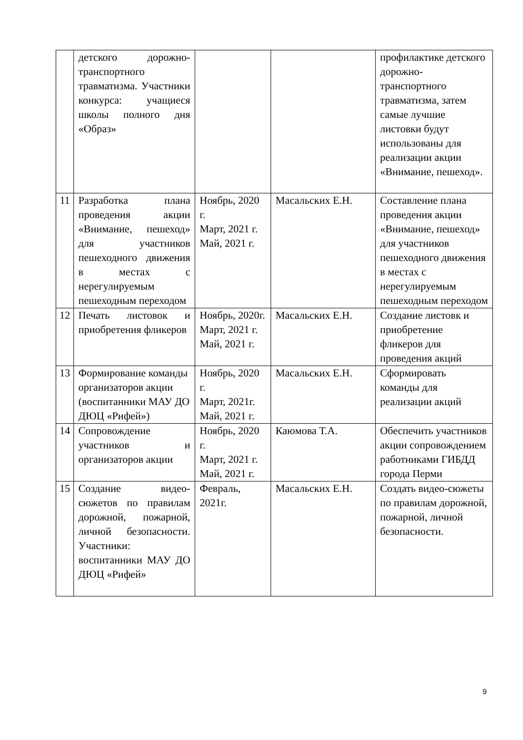| | детского дорожно-транспортного травматизма. Участники конкурса: учащиеся школы полного дня «Образ» | | | профилактике детского дорожно-транспортного травматизма, затем самые лучшие листовки будут использованы для реализации акции «Внимание, пешеход». |
| 11 | Разработка плана проведения акции «Внимание, пешеход» для участников пешеходного движения в местах с нерегулируемым пешеходным переходом | Ноябрь, 2020 г. Март, 2021 г. Май, 2021 г. | Масальских Е.Н. | Составление плана проведения акции «Внимание, пешеход» для участников пешеходного движения в местах с нерегулируемым пешеходным переходом |
| 12 | Печать листовок и приобретения фликеров | Ноябрь, 2020г. Март, 2021 г. Май, 2021 г. | Масальских Е.Н. | Создание листовк и приобретение фликеров для проведения акций |
| 13 | Формирование команды организаторов акции (воспитанники МАУ ДО ДЮЦ «Рифей») | Ноябрь, 2020 г. Март, 2021г. Май, 2021 г. | Масальских Е.Н. | Сформировать команды для реализации акций |
| 14 | Сопровождение участников и организаторов акции | Ноябрь, 2020 г. Март, 2021 г. Май, 2021 г. | Каюмова Т.А. | Обеспечить участников акции сопровождением работниками ГИБДД города Перми |
| 15 | Создание видео-сюжетов по правилам дорожной, пожарной, личной безопасности. Участники: воспитанники МАУ ДО ДЮЦ «Рифей» | Февраль, 2021г. | Масальских Е.Н. | Создать видео-сюжеты по правилам дорожной, пожарной, личной безопасности. |
9